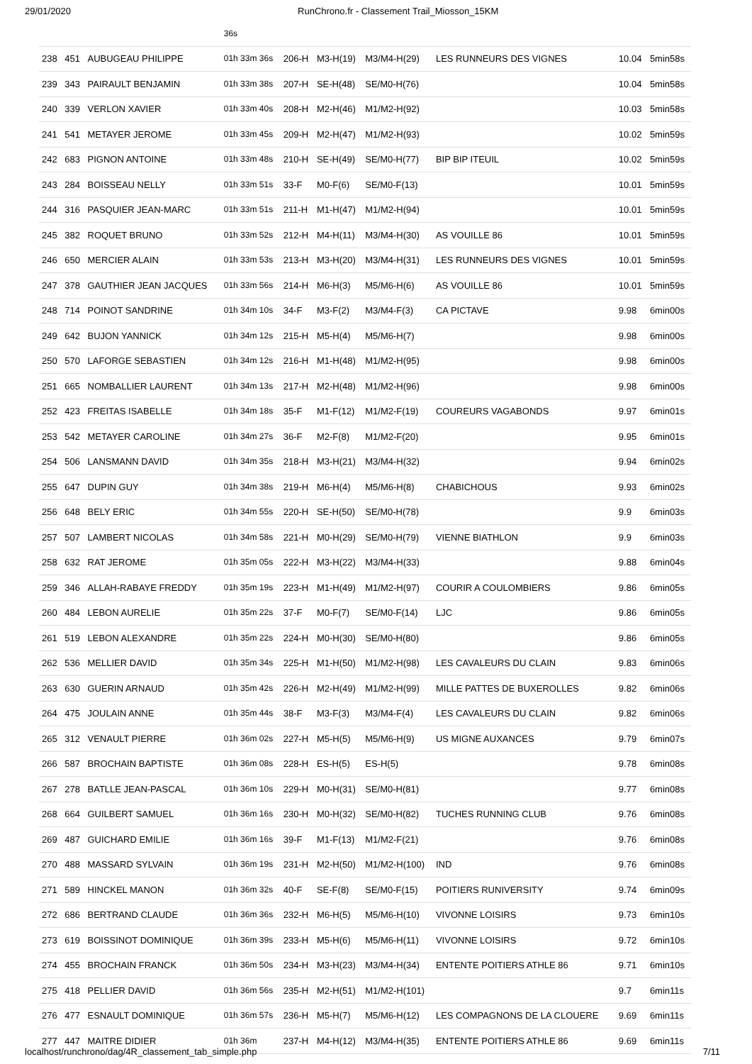29/01/2020 RunChrono.fr - Classement Trail_Miosson_15KM
| | | | 36s | | | | | | |
| 238 | 451 | AUBUGEAU PHILIPPE | 01h 33m 36s | 206-H | M3-H(19) | M3/M4-H(29) | LES RUNNEURS DES VIGNES | 10.04 | 5min58s |
| 239 | 343 | PAIRAULT BENJAMIN | 01h 33m 38s | 207-H | SE-H(48) | SE/M0-H(76) | | 10.04 | 5min58s |
| 240 | 339 | VERLON XAVIER | 01h 33m 40s | 208-H | M2-H(46) | M1/M2-H(92) | | 10.03 | 5min58s |
| 241 | 541 | METAYER JEROME | 01h 33m 45s | 209-H | M2-H(47) | M1/M2-H(93) | | 10.02 | 5min59s |
| 242 | 683 | PIGNON ANTOINE | 01h 33m 48s | 210-H | SE-H(49) | SE/M0-H(77) | BIP BIP ITEUIL | 10.02 | 5min59s |
| 243 | 284 | BOISSEAU NELLY | 01h 33m 51s | 33-F | M0-F(6) | SE/M0-F(13) | | 10.01 | 5min59s |
| 244 | 316 | PASQUIER JEAN-MARC | 01h 33m 51s | 211-H | M1-H(47) | M1/M2-H(94) | | 10.01 | 5min59s |
| 245 | 382 | ROQUET BRUNO | 01h 33m 52s | 212-H | M4-H(11) | M3/M4-H(30) | AS VOUILLE 86 | 10.01 | 5min59s |
| 246 | 650 | MERCIER ALAIN | 01h 33m 53s | 213-H | M3-H(20) | M3/M4-H(31) | LES RUNNEURS DES VIGNES | 10.01 | 5min59s |
| 247 | 378 | GAUTHIER JEAN JACQUES | 01h 33m 56s | 214-H | M6-H(3) | M5/M6-H(6) | AS VOUILLE 86 | 10.01 | 5min59s |
| 248 | 714 | POINOT SANDRINE | 01h 34m 10s | 34-F | M3-F(2) | M3/M4-F(3) | CA PICTAVE | 9.98 | 6min00s |
| 249 | 642 | BUJON YANNICK | 01h 34m 12s | 215-H | M5-H(4) | M5/M6-H(7) | | 9.98 | 6min00s |
| 250 | 570 | LAFORGE SEBASTIEN | 01h 34m 12s | 216-H | M1-H(48) | M1/M2-H(95) | | 9.98 | 6min00s |
| 251 | 665 | NOMBALLIER LAURENT | 01h 34m 13s | 217-H | M2-H(48) | M1/M2-H(96) | | 9.98 | 6min00s |
| 252 | 423 | FREITAS ISABELLE | 01h 34m 18s | 35-F | M1-F(12) | M1/M2-F(19) | COUREURS VAGABONDS | 9.97 | 6min01s |
| 253 | 542 | METAYER CAROLINE | 01h 34m 27s | 36-F | M2-F(8) | M1/M2-F(20) | | 9.95 | 6min01s |
| 254 | 506 | LANSMANN DAVID | 01h 34m 35s | 218-H | M3-H(21) | M3/M4-H(32) | | 9.94 | 6min02s |
| 255 | 647 | DUPIN GUY | 01h 34m 38s | 219-H | M6-H(4) | M5/M6-H(8) | CHABICHOUS | 9.93 | 6min02s |
| 256 | 648 | BELY ERIC | 01h 34m 55s | 220-H | SE-H(50) | SE/M0-H(78) | | 9.9 | 6min03s |
| 257 | 507 | LAMBERT NICOLAS | 01h 34m 58s | 221-H | M0-H(29) | SE/M0-H(79) | VIENNE BIATHLON | 9.9 | 6min03s |
| 258 | 632 | RAT JEROME | 01h 35m 05s | 222-H | M3-H(22) | M3/M4-H(33) | | 9.88 | 6min04s |
| 259 | 346 | ALLAH-RABAYE FREDDY | 01h 35m 19s | 223-H | M1-H(49) | M1/M2-H(97) | COURIR A COULOMBIERS | 9.86 | 6min05s |
| 260 | 484 | LEBON AURELIE | 01h 35m 22s | 37-F | M0-F(7) | SE/M0-F(14) | LJC | 9.86 | 6min05s |
| 261 | 519 | LEBON ALEXANDRE | 01h 35m 22s | 224-H | M0-H(30) | SE/M0-H(80) | | 9.86 | 6min05s |
| 262 | 536 | MELLIER DAVID | 01h 35m 34s | 225-H | M1-H(50) | M1/M2-H(98) | LES CAVALEURS DU CLAIN | 9.83 | 6min06s |
| 263 | 630 | GUERIN ARNAUD | 01h 35m 42s | 226-H | M2-H(49) | M1/M2-H(99) | MILLE PATTES DE BUXEROLLES | 9.82 | 6min06s |
| 264 | 475 | JOULAIN ANNE | 01h 35m 44s | 38-F | M3-F(3) | M3/M4-F(4) | LES CAVALEURS DU CLAIN | 9.82 | 6min06s |
| 265 | 312 | VENAULT PIERRE | 01h 36m 02s | 227-H | M5-H(5) | M5/M6-H(9) | US MIGNE AUXANCES | 9.79 | 6min07s |
| 266 | 587 | BROCHAIN BAPTISTE | 01h 36m 08s | 228-H | ES-H(5) | ES-H(5) | | 9.78 | 6min08s |
| 267 | 278 | BATLLE JEAN-PASCAL | 01h 36m 10s | 229-H | M0-H(31) | SE/M0-H(81) | | 9.77 | 6min08s |
| 268 | 664 | GUILBERT SAMUEL | 01h 36m 16s | 230-H | M0-H(32) | SE/M0-H(82) | TUCHES RUNNING CLUB | 9.76 | 6min08s |
| 269 | 487 | GUICHARD EMILIE | 01h 36m 16s | 39-F | M1-F(13) | M1/M2-F(21) | | 9.76 | 6min08s |
| 270 | 488 | MASSARD SYLVAIN | 01h 36m 19s | 231-H | M2-H(50) | M1/M2-H(100) | IND | 9.76 | 6min08s |
| 271 | 589 | HINCKEL MANON | 01h 36m 32s | 40-F | SE-F(8) | SE/M0-F(15) | POITIERS RUNIVERSITY | 9.74 | 6min09s |
| 272 | 686 | BERTRAND CLAUDE | 01h 36m 36s | 232-H | M6-H(5) | M5/M6-H(10) | VIVONNE LOISIRS | 9.73 | 6min10s |
| 273 | 619 | BOISSINOT DOMINIQUE | 01h 36m 39s | 233-H | M5-H(6) | M5/M6-H(11) | VIVONNE LOISIRS | 9.72 | 6min10s |
| 274 | 455 | BROCHAIN FRANCK | 01h 36m 50s | 234-H | M3-H(23) | M3/M4-H(34) | ENTENTE POITIERS ATHLE 86 | 9.71 | 6min10s |
| 275 | 418 | PELLIER DAVID | 01h 36m 56s | 235-H | M2-H(51) | M1/M2-H(101) | | 9.7 | 6min11s |
| 276 | 477 | ESNAULT DOMINIQUE | 01h 36m 57s | 236-H | M5-H(7) | M5/M6-H(12) | LES COMPAGNONS DE LA CLOUERE | 9.69 | 6min11s |
| 277 | 447 | MAITRE DIDIER | 01h 36m | 237-H | M4-H(12) | M3/M4-H(35) | ENTENTE POITIERS ATHLE 86 | 9.69 | 6min11s |
localhost/runchrono/dag/4R_classement_tab_simple.php 7/11